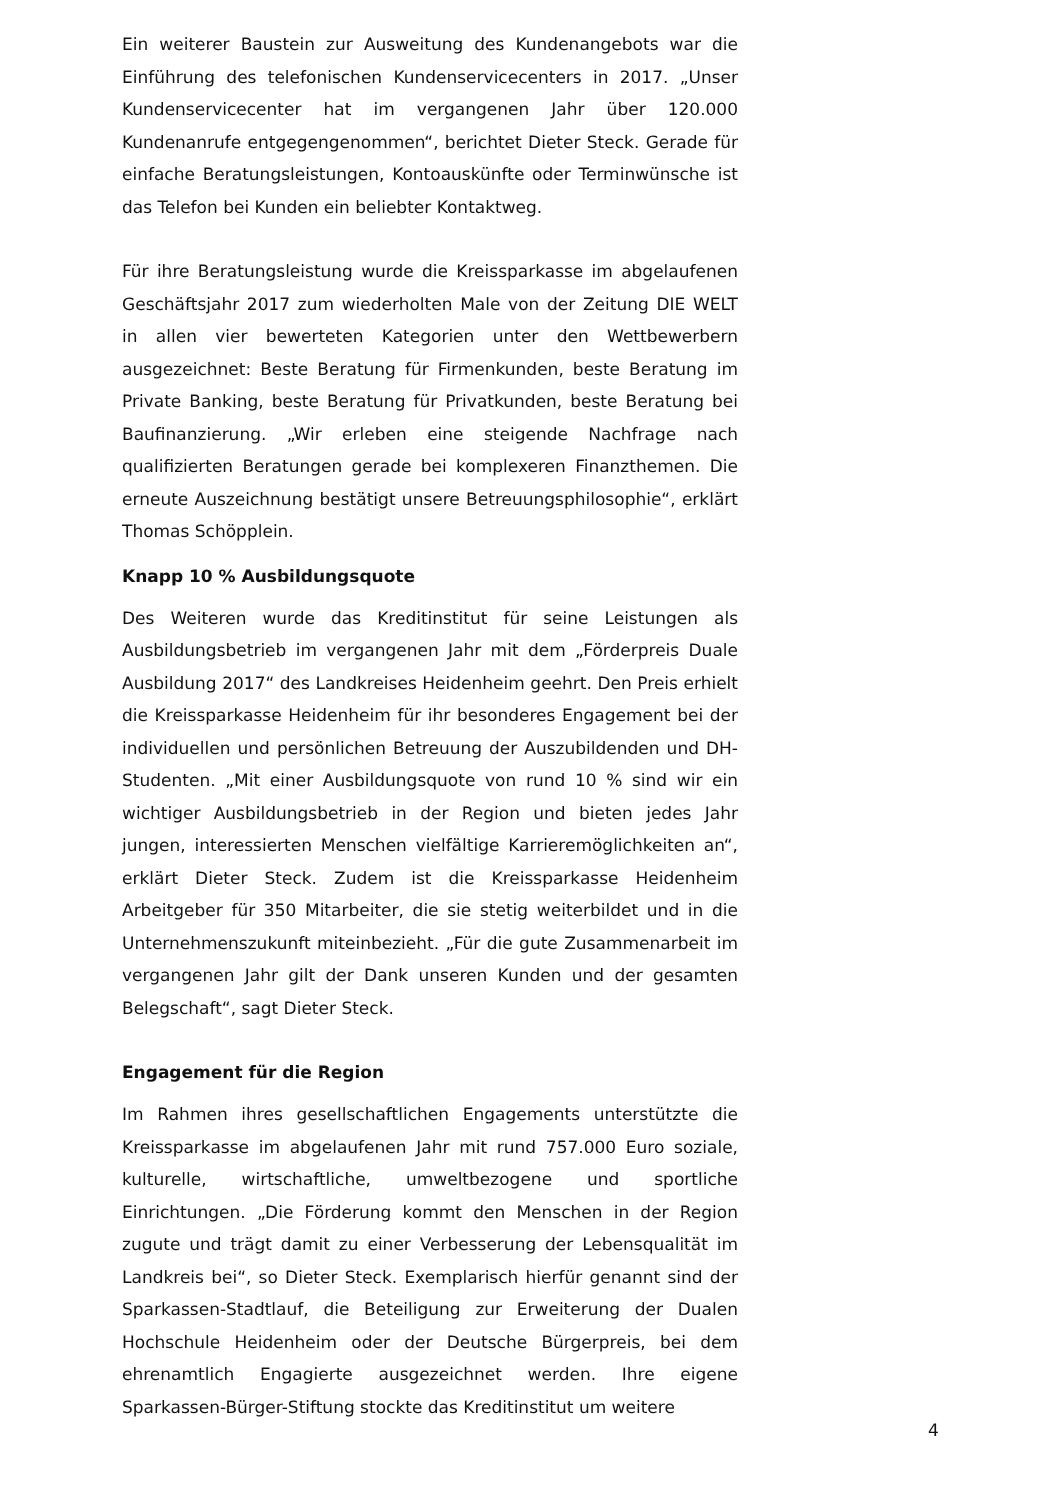Ein weiterer Baustein zur Ausweitung des Kundenangebots war die Einführung des telefonischen Kundenservicecenters in 2017. „Unser Kundenservicecenter hat im vergangenen Jahr über 120.000 Kundenanrufe entgegengenommen“, berichtet Dieter Steck. Gerade für einfache Beratungsleistungen, Kontoauskünfte oder Terminwünsche ist das Telefon bei Kunden ein beliebter Kontaktweg.
Für ihre Beratungsleistung wurde die Kreissparkasse im abgelaufenen Geschäftsjahr 2017 zum wiederholten Male von der Zeitung DIE WELT in allen vier bewerteten Kategorien unter den Wettbewerbern ausgezeichnet: Beste Beratung für Firmenkunden, beste Beratung im Private Banking, beste Beratung für Privatkunden, beste Beratung bei Baufinanzierung. „Wir erleben eine steigende Nachfrage nach qualifizierten Beratungen gerade bei komplexeren Finanzthemen. Die erneute Auszeichnung bestätigt unsere Betreuungsphilosophie“, erklärt Thomas Schöpplein.
Knapp 10 % Ausbildungsquote
Des Weiteren wurde das Kreditinstitut für seine Leistungen als Ausbildungsbetrieb im vergangenen Jahr mit dem „Förderpreis Duale Ausbildung 2017“ des Landkreises Heidenheim geehrt. Den Preis erhielt die Kreissparkasse Heidenheim für ihr besonderes Engagement bei der individuellen und persönlichen Betreuung der Auszubildenden und DH-Studenten. „Mit einer Ausbildungsquote von rund 10 % sind wir ein wichtiger Ausbildungsbetrieb in der Region und bieten jedes Jahr jungen, interessierten Menschen vielfältige Karrieremöglichkeiten an“, erklärt Dieter Steck. Zudem ist die Kreissparkasse Heidenheim Arbeitgeber für 350 Mitarbeiter, die sie stetig weiterbildet und in die Unternehmenszukunft miteinbezieht. „Für die gute Zusammenarbeit im vergangenen Jahr gilt der Dank unseren Kunden und der gesamten Belegschaft“, sagt Dieter Steck.
Engagement für die Region
Im Rahmen ihres gesellschaftlichen Engagements unterstützte die Kreissparkasse im abgelaufenen Jahr mit rund 757.000 Euro soziale, kulturelle, wirtschaftliche, umweltbezogene und sportliche Einrichtungen. „Die Förderung kommt den Menschen in der Region zugute und trägt damit zu einer Verbesserung der Lebensqualität im Landkreis bei“, so Dieter Steck. Exemplarisch hierfür genannt sind der Sparkassen-Stadtlauf, die Beteiligung zur Erweiterung der Dualen Hochschule Heidenheim oder der Deutsche Bürgerpreis, bei dem ehrenamtlich Engagierte ausgezeichnet werden. Ihre eigene Sparkassen-Bürger-Stiftung stockte das Kreditinstitut um weitere
4